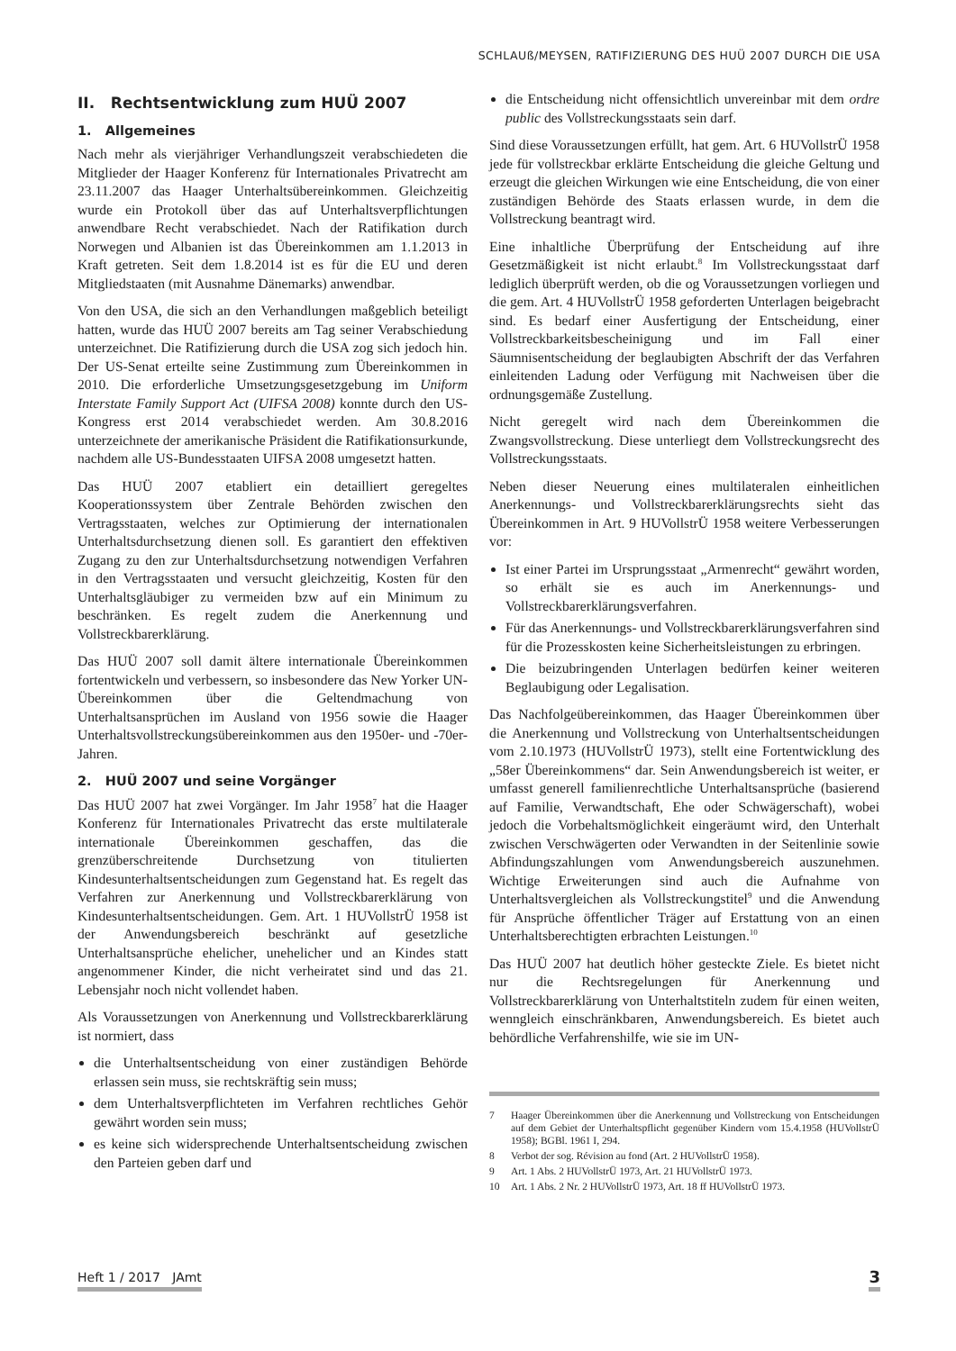SCHLAUß/MEYSEN, RATIFIZIERUNG DES HUÜ 2007 DURCH DIE USA
II. Rechtsentwicklung zum HUÜ 2007
1. Allgemeines
Nach mehr als vierjähriger Verhandlungszeit verabschiedeten die Mitglieder der Haager Konferenz für Internationales Privatrecht am 23.11.2007 das Haager Unterhaltsübereinkommen. Gleichzeitig wurde ein Protokoll über das auf Unterhaltsverpflichtungen anwendbare Recht verabschiedet. Nach der Ratifikation durch Norwegen und Albanien ist das Übereinkommen am 1.1.2013 in Kraft getreten. Seit dem 1.8.2014 ist es für die EU und deren Mitgliedstaaten (mit Ausnahme Dänemarks) anwendbar.
Von den USA, die sich an den Verhandlungen maßgeblich beteiligt hatten, wurde das HUÜ 2007 bereits am Tag seiner Verabschiedung unterzeichnet. Die Ratifizierung durch die USA zog sich jedoch hin. Der US-Senat erteilte seine Zustimmung zum Übereinkommen in 2010. Die erforderliche Umsetzungsgesetzgebung im Uniform Interstate Family Support Act (UIFSA 2008) konnte durch den US-Kongress erst 2014 verabschiedet werden. Am 30.8.2016 unterzeichnete der amerikanische Präsident die Ratifikationsurkunde, nachdem alle US-Bundesstaaten UIFSA 2008 umgesetzt hatten.
Das HUÜ 2007 etabliert ein detailliert geregeltes Kooperationssystem über Zentrale Behörden zwischen den Vertragsstaaten, welches zur Optimierung der internationalen Unterhaltsdurchsetzung dienen soll. Es garantiert den effektiven Zugang zu den zur Unterhaltsdurchsetzung notwendigen Verfahren in den Vertragsstaaten und versucht gleichzeitig, Kosten für den Unterhaltsgläubiger zu vermeiden bzw auf ein Minimum zu beschränken. Es regelt zudem die Anerkennung und Vollstreckbarerklärung.
Das HUÜ 2007 soll damit ältere internationale Übereinkommen fortentwickeln und verbessern, so insbesondere das New Yorker UN-Übereinkommen über die Geltendmachung von Unterhaltsansprüchen im Ausland von 1956 sowie die Haager Unterhaltsvollstreckungsübereinkommen aus den 1950er- und -70er-Jahren.
2. HUÜ 2007 und seine Vorgänger
Das HUÜ 2007 hat zwei Vorgänger. Im Jahr 1958<sup>7</sup> hat die Haager Konferenz für Internationales Privatrecht das erste multilaterale internationale Übereinkommen geschaffen, das die grenzüberschreitende Durchsetzung von titulierten Kindesunterhaltsentscheidungen zum Gegenstand hat. Es regelt das Verfahren zur Anerkennung und Vollstreckbarerklärung von Kindesunterhaltsentscheidungen. Gem. Art. 1 HUVollstrÜ 1958 ist der Anwendungsbereich beschränkt auf gesetzliche Unterhaltsansprüche ehelicher, unehelicher und an Kindes statt angenommener Kinder, die nicht verheiratet sind und das 21. Lebensjahr noch nicht vollendet haben.
Als Voraussetzungen von Anerkennung und Vollstreckbarerklärung ist normiert, dass
die Unterhaltsentscheidung von einer zuständigen Behörde erlassen sein muss, sie rechtskräftig sein muss;
dem Unterhaltsverpflichteten im Verfahren rechtliches Gehör gewährt worden sein muss;
es keine sich widersprechende Unterhaltsentscheidung zwischen den Parteien geben darf und
die Entscheidung nicht offensichtlich unvereinbar mit dem ordre public des Vollstreckungsstaats sein darf.
Sind diese Voraussetzungen erfüllt, hat gem. Art. 6 HUVollstrÜ 1958 jede für vollstreckbar erklärte Entscheidung die gleiche Geltung und erzeugt die gleichen Wirkungen wie eine Entscheidung, die von einer zuständigen Behörde des Staats erlassen wurde, in dem die Vollstreckung beantragt wird.
Eine inhaltliche Überprüfung der Entscheidung auf ihre Gesetzmäßigkeit ist nicht erlaubt.<sup>8</sup> Im Vollstreckungsstaat darf lediglich überprüft werden, ob die og Voraussetzungen vorliegen und die gem. Art. 4 HUVollstrÜ 1958 geforderten Unterlagen beigebracht sind. Es bedarf einer Ausfertigung der Entscheidung, einer Vollstreckbarkeitsbescheinigung und im Fall einer Säumnisentscheidung der beglaubigten Abschrift der das Verfahren einleitenden Ladung oder Verfügung mit Nachweisen über die ordnungsgemäße Zustellung.
Nicht geregelt wird nach dem Übereinkommen die Zwangsvollstreckung. Diese unterliegt dem Vollstreckungsrecht des Vollstreckungsstaats.
Neben dieser Neuerung eines multilateralen einheitlichen Anerkennungs- und Vollstreckbarerklärungsrechts sieht das Übereinkommen in Art. 9 HUVollstrÜ 1958 weitere Verbesserungen vor:
Ist einer Partei im Ursprungsstaat „Armenrecht“ gewährt worden, so erhält sie es auch im Anerkennungs- und Vollstreckbarerklärungsverfahren.
Für das Anerkennungs- und Vollstreckbarerklärungsverfahren sind für die Prozesskosten keine Sicherheitsleistungen zu erbringen.
Die beizubringenden Unterlagen bedürfen keiner weiteren Beglaubigung oder Legalisation.
Das Nachfolgeübereinkommen, das Haager Übereinkommen über die Anerkennung und Vollstreckung von Unterhaltsentscheidungen vom 2.10.1973 (HUVollstrÜ 1973), stellt eine Fortentwicklung des „58er Übereinkommens“ dar. Sein Anwendungsbereich ist weiter, er umfasst generell familienrechtliche Unterhaltsansprüche (basierend auf Familie, Verwandtschaft, Ehe oder Schwägerschaft), wobei jedoch die Vorbehaltsmöglichkeit eingeräumt wird, den Unterhalt zwischen Verschwägerten oder Verwandten in der Seitenlinie sowie Abfindungszahlungen vom Anwendungsbereich auszunehmen. Wichtige Erweiterungen sind auch die Aufnahme von Unterhaltsvergleichen als Vollstreckungstitel<sup>9</sup> und die Anwendung für Ansprüche öffentlicher Träger auf Erstattung von an einen Unterhaltsberechtigten erbrachten Leistungen.<sup>10</sup>
Das HUÜ 2007 hat deutlich höher gesteckte Ziele. Es bietet nicht nur die Rechtsregelungen für Anerkennung und Vollstreckbarerklärung von Unterhaltstiteln zudem für einen weiten, wenngleich einschränkbaren, Anwendungsbereich. Es bietet auch behördliche Verfahrenshilfe, wie sie im UN-
7 Haager Übereinkommen über die Anerkennung und Vollstreckung von Entscheidungen auf dem Gebiet der Unterhaltspflicht gegenüber Kindern vom 15.4.1958 (HUVollstrÜ 1958); BGBl. 1961 I, 294.
8 Verbot der sog. Révision au fond (Art. 2 HUVollstrÜ 1958).
9 Art. 1 Abs. 2 HUVollstrÜ 1973, Art. 21 HUVollstrÜ 1973.
10 Art. 1 Abs. 2 Nr. 2 HUVollstrÜ 1973, Art. 18 ff HUVollstrÜ 1973.
Heft 1 / 2017 JAmt 3